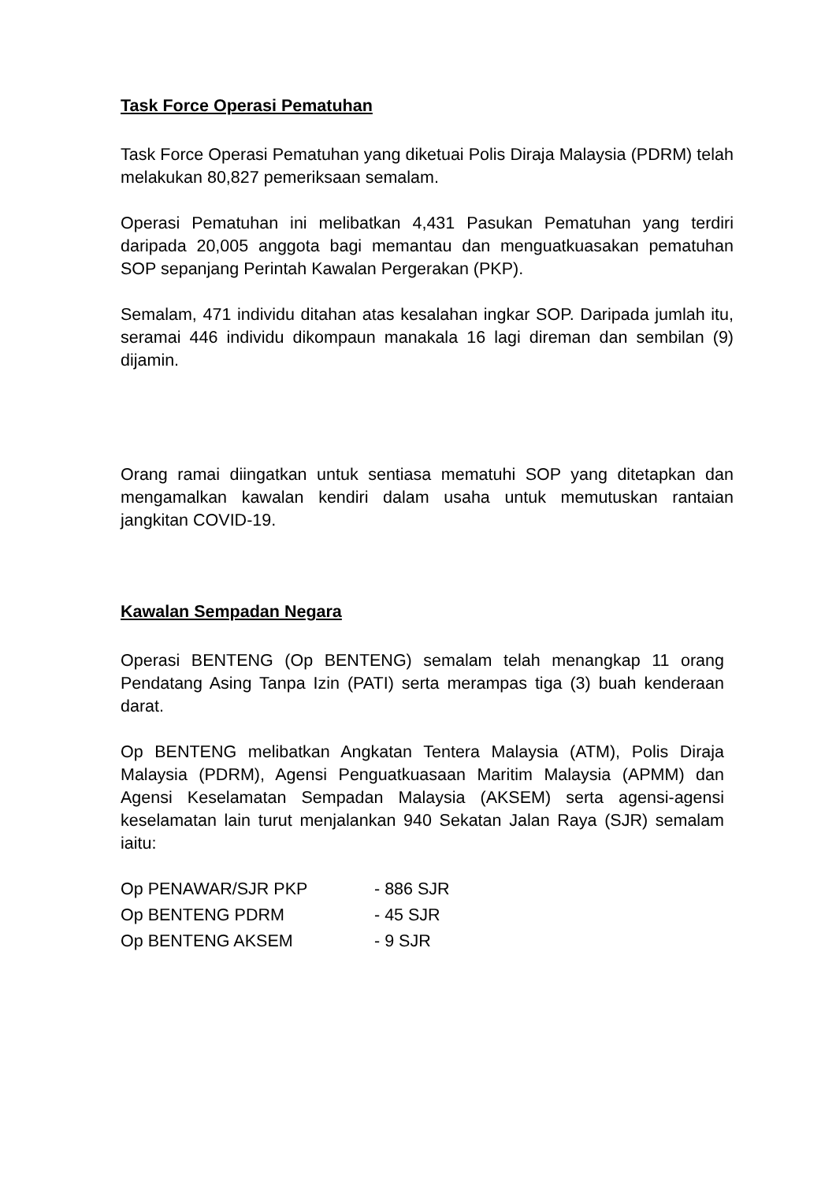Task Force Operasi Pematuhan
Task Force Operasi Pematuhan yang diketuai Polis Diraja Malaysia (PDRM) telah melakukan 80,827 pemeriksaan semalam.
Operasi Pematuhan ini melibatkan 4,431 Pasukan Pematuhan yang terdiri daripada 20,005 anggota bagi memantau dan menguatkuasakan pematuhan SOP sepanjang Perintah Kawalan Pergerakan (PKP).
Semalam, 471 individu ditahan atas kesalahan ingkar SOP. Daripada jumlah itu, seramai 446 individu dikompaun manakala 16 lagi direman dan sembilan (9) dijamin.
Orang ramai diingatkan untuk sentiasa mematuhi SOP yang ditetapkan dan mengamalkan kawalan kendiri dalam usaha untuk memutuskan rantaian jangkitan COVID-19.
Kawalan Sempadan Negara
Operasi BENTENG (Op BENTENG) semalam telah menangkap 11 orang Pendatang Asing Tanpa Izin (PATI) serta merampas tiga (3) buah kenderaan darat.
Op BENTENG melibatkan Angkatan Tentera Malaysia (ATM), Polis Diraja Malaysia (PDRM), Agensi Penguatkuasaan Maritim Malaysia (APMM) dan Agensi Keselamatan Sempadan Malaysia (AKSEM) serta agensi-agensi keselamatan lain turut menjalankan 940 Sekatan Jalan Raya (SJR) semalam iaitu:
| Op PENAWAR/SJR PKP | - 886 SJR |
| Op BENTENG PDRM | - 45 SJR |
| Op BENTENG AKSEM | - 9 SJR |